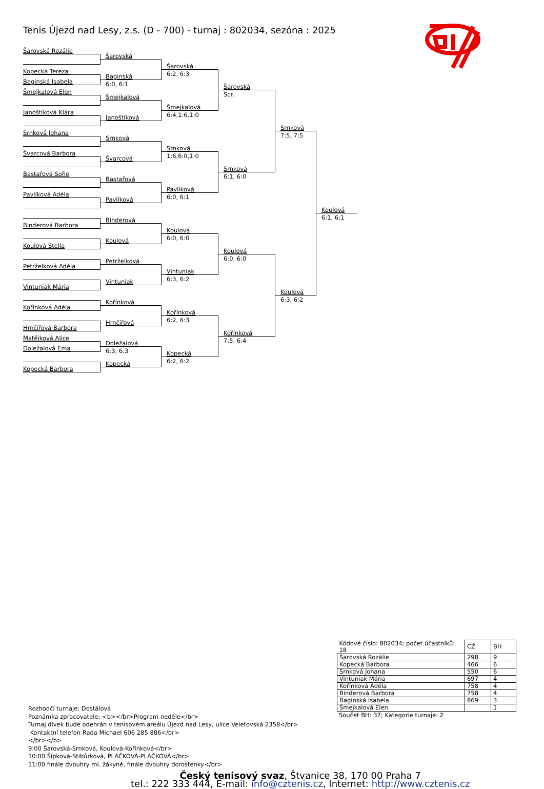Tenis Újezd nad Lesy, z.s. (D - 700) - turnaj : 802034, sezóna : 2025
Šarovská Rozálie
Kopecká Tereza
Baginská Isabela
Šmejkalová Elen
Janoštíková Klára
Srnková Johana
Švarcová Barbora
Bastařová Sofie
Pavlíková Adéla
Binderová Barbora
Koulová Stella
Petrželková Adéla
Vintuniak Mária
Kořínková Adéla
Hrnčířová Barbora
Matějková Alice
Doležalová Ema
Kopecká Barbora
Šarovská
Baginská
6:0, 6:1
Šmejkalová
Janoštíková
Srnková
Švarcová
Bastařová
Pavlíková
Binderová
Koulová
Petrželková
Vintuniak
Kořínková
Hrnčířová
Doležalová
6:3, 6:3
Kopecká
Šarovská
6:2, 6:3
Šmejkalová
6:4,1:6,1:0
Srnková
1:6,6:0,1:0
Pavlíková
6:0, 6:1
Koulová
6:0, 6:0
Vintuniak
6:3, 6:2
Kořínková
6:2, 6:3
Kopecká
6:2, 6:2
Šarovská
Scr.
Srnková
6:1, 6:0
Koulová
6:0, 6:0
Kořínková
7:5, 6:4
Srnková
7:5, 7:5
Koulová
6:3, 6:2
Koulová
6:1, 6:1
| Kódové číslo: 802034; počet účastníků: 18 | CŽ | BH |
| Šarovská Rozálie | 298 | 9 |
| Kopecká Barbora | 466 | 6 |
| Srnková Johana | 550 | 6 |
| Vintuniak Mária | 697 | 4 |
| Kořínková Adéla | 758 | 4 |
| Binderová Barbora | 758 | 4 |
| Baginská Isabela | 869 | 3 |
| Šmejkalová Elen | | 1 |
Součet BH: 37; Kategorie turnaje: 2
Rozhodčí turnaje: Dostálová
Poznámka zpracovatele: <b></br>Program neděle</br>
Turnaj dívek bude odehrán v tenisovém areálu Újezd nad Lesy, ulice Veletovská 2358</br>
Kontaktní telefon Rada Michael 606 285 886</br>
</br></b>
9:00 Šarovská-Srnková, Koulová-Kořínková</br>
10:00 Šípková-Stibůrková, PLAČKOVÁ-PLAČKOVÁ</br>
11:00 finále dvouhry ml. žákyně, finále dvouhry dorostenky</br>
Český tenisový svaz, Štvanice 38, 170 00 Praha 7
tel.: 222 333 444, E-mail: info@cztenis.cz, Internet: http://www.cztenis.cz